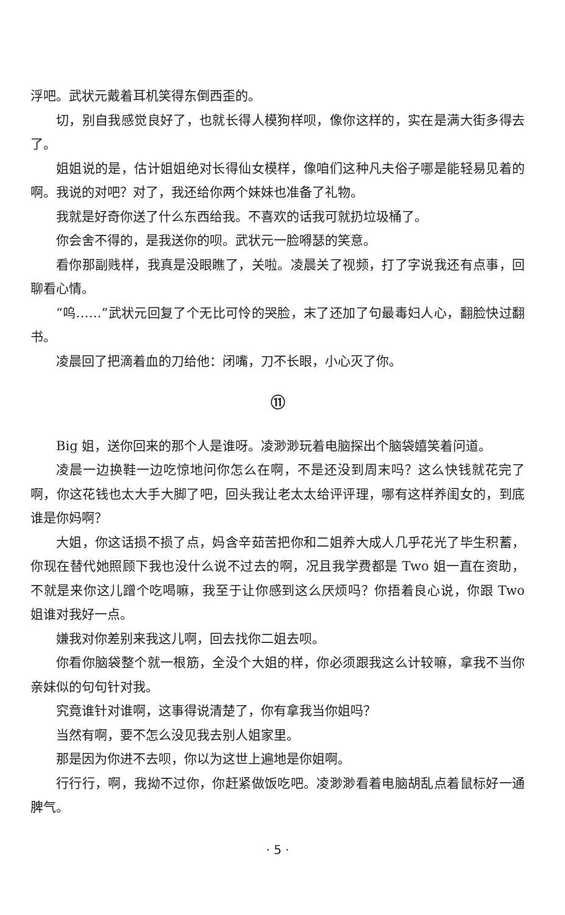浮吧。武状元戴着耳机笑得东倒西歪的。
切，别自我感觉良好了，也就长得人模狗样呗，像你这样的，实在是满大街多得去了。
姐姐说的是，估计姐姐绝对长得仙女模样，像咱们这种凡夫俗子哪是能轻易见着的啊。我说的对吧？对了，我还给你两个妹妹也准备了礼物。
我就是好奇你送了什么东西给我。不喜欢的话我可就扔垃圾桶了。
你会舍不得的，是我送你的呗。武状元一脸嘚瑟的笑意。
看你那副贱样，我真是没眼瞧了，关啦。凌晨关了视频，打了字说我还有点事，回聊看心情。
“呜……”武状元回复了个无比可怜的哭脸，末了还加了句最毒妇人心，翻脸快过翻书。
凌晨回了把滴着血的刀给他：闭嘴，刀不长眼，小心灭了你。
⑪
Big 姐，送你回来的那个人是谁呀。凌渺渺玩着电脑探出个脑袋嬉笑着问道。
凌晨一边换鞋一边吃惊地问你怎么在啊，不是还没到周末吗？这么快钱就花完了啊，你这花钱也太大手大脚了吧，回头我让老太太给评评理，哪有这样养闺女的，到底谁是你妈啊？
大姐，你这话损不损了点，妈含辛茹苦把你和二姐养大成人几乎花光了毕生积蓄，你现在替代她照顾下我也没什么说不过去的啊，况且我学费都是 Two 姐一直在资助，不就是来你这儿蹭个吃喝嘛，我至于让你感到这么厌烦吗？你捂着良心说，你跟 Two 姐谁对我好一点。
嫌我对你差别来我这儿啊，回去找你二姐去呗。
你看你脑袋整个就一根筋，全没个大姐的样，你必须跟我这么计较嘛，拿我不当你亲妹似的句句针对我。
究竟谁针对谁啊，这事得说清楚了，你有拿我当你姐吗？
当然有啊，要不怎么没见我去别人姐家里。
那是因为你进不去呗，你以为这世上遍地是你姐啊。
行行行，啊，我拗不过你，你赶紧做饭吃吧。凌渺渺看着电脑胡乱点着鼠标好一通脾气。
· 5 ·